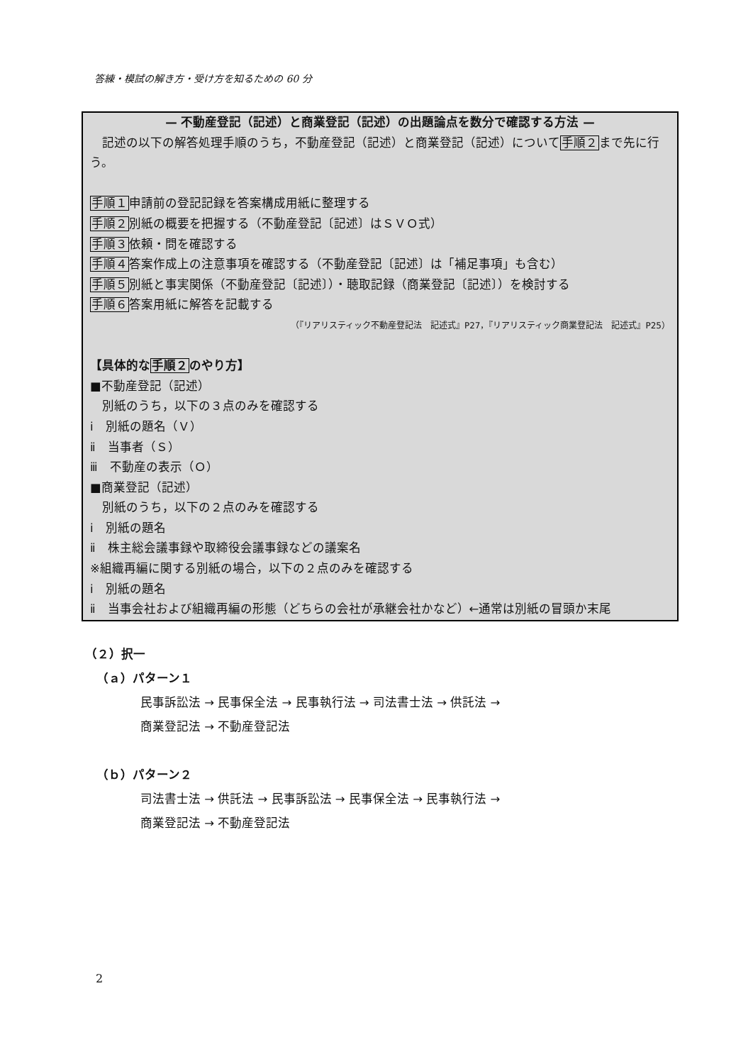答練・模試の解き方・受け方を知るための 60 分
— 不動産登記（記述）と商業登記（記述）の出題論点を数分で確認する方法 —
　記述の以下の解答処理手順のうち，不動産登記（記述）と商業登記（記述）について手順２まで先に行う。
手順１申請前の登記記録を答案構成用紙に整理する
手順２別紙の概要を把握する（不動産登記〔記述〕はＳＶＯ式）
手順３依頼・問を確認する
手順４答案作成上の注意事項を確認する（不動産登記〔記述〕は「補足事項」も含む）
手順５別紙と事実関係（不動産登記〔記述〕）・聴取記録（商業登記〔記述〕）を検討する
手順６答案用紙に解答を記載する
（『リアリスティック不動産登記法　記述式』P27，『リアリスティック商業登記法　記述式』P25）
【具体的な手順２のやり方】
■不動産登記（記述）
　別紙のうち，以下の３点のみを確認する
ⅰ　別紙の題名（Ｖ）
ⅱ　当事者（Ｓ）
ⅲ　不動産の表示（Ｏ）
■商業登記（記述）
　別紙のうち，以下の２点のみを確認する
ⅰ　別紙の題名
ⅱ　株主総会議事録や取締役会議事録などの議案名
※組織再編に関する別紙の場合，以下の２点のみを確認する
ⅰ　別紙の題名
ⅱ　当事会社および組織再編の形態（どちらの会社が承継会社かなど）←通常は別紙の冒頭か末尾
（２）択一
（ａ）パターン１
民事訴訟法 → 民事保全法 → 民事執行法 → 司法書士法 → 供託法 →
商業登記法 → 不動産登記法
（ｂ）パターン２
司法書士法 → 供託法 → 民事訴訟法 → 民事保全法 → 民事執行法 →
商業登記法 → 不動産登記法
2